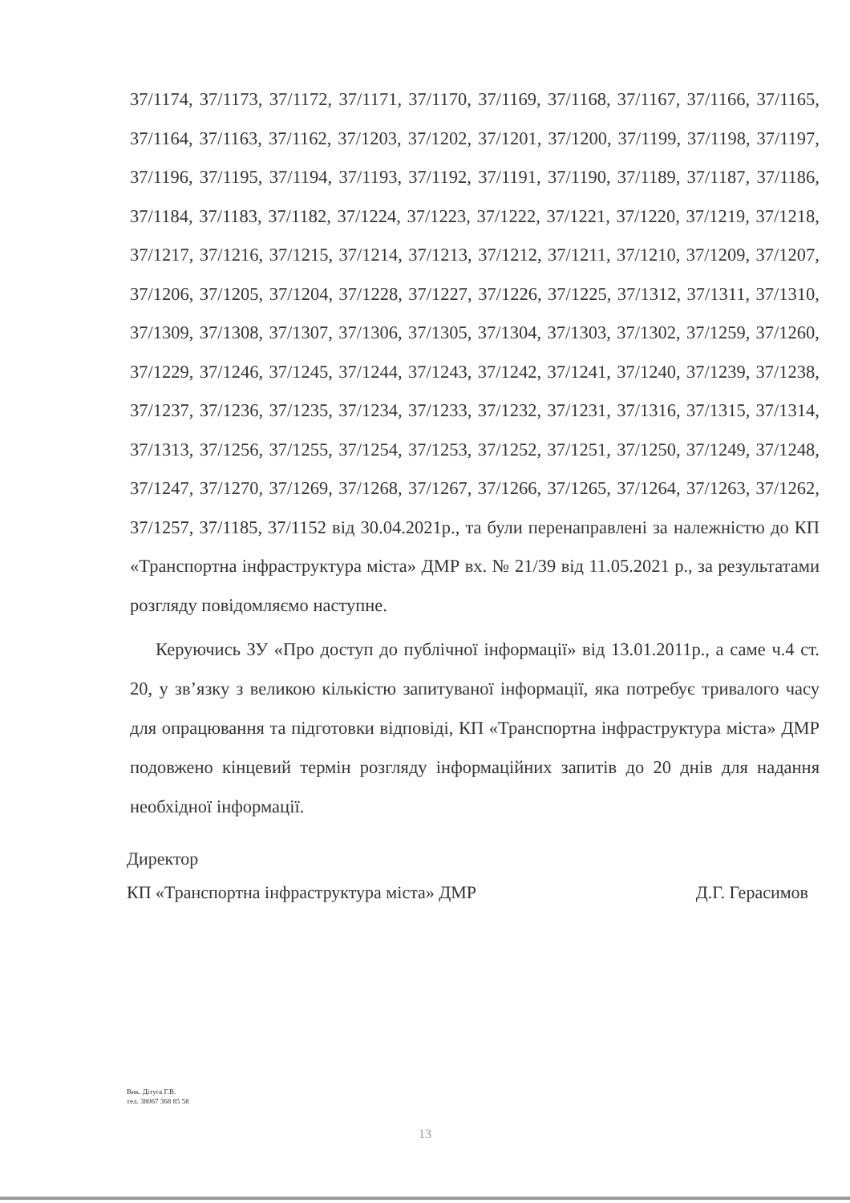37/1174, 37/1173, 37/1172, 37/1171, 37/1170, 37/1169, 37/1168, 37/1167, 37/1166, 37/1165, 37/1164, 37/1163, 37/1162, 37/1203, 37/1202, 37/1201, 37/1200, 37/1199, 37/1198, 37/1197, 37/1196, 37/1195, 37/1194, 37/1193, 37/1192, 37/1191, 37/1190, 37/1189, 37/1187, 37/1186, 37/1184, 37/1183, 37/1182, 37/1224, 37/1223, 37/1222, 37/1221, 37/1220, 37/1219, 37/1218, 37/1217, 37/1216, 37/1215, 37/1214, 37/1213, 37/1212, 37/1211, 37/1210, 37/1209, 37/1207, 37/1206, 37/1205, 37/1204, 37/1228, 37/1227, 37/1226, 37/1225, 37/1312, 37/1311, 37/1310, 37/1309, 37/1308, 37/1307, 37/1306, 37/1305, 37/1304, 37/1303, 37/1302, 37/1259, 37/1260, 37/1229, 37/1246, 37/1245, 37/1244, 37/1243, 37/1242, 37/1241, 37/1240, 37/1239, 37/1238, 37/1237, 37/1236, 37/1235, 37/1234, 37/1233, 37/1232, 37/1231, 37/1316, 37/1315, 37/1314, 37/1313, 37/1256, 37/1255, 37/1254, 37/1253, 37/1252, 37/1251, 37/1250, 37/1249, 37/1248, 37/1247, 37/1270, 37/1269, 37/1268, 37/1267, 37/1266, 37/1265, 37/1264, 37/1263, 37/1262, 37/1257, 37/1185, 37/1152 від 30.04.2021р., та були перенаправлені за належністю до КП «Транспортна інфраструктура міста» ДМР вх. № 21/39 від 11.05.2021 р., за результатами розгляду повідомляємо наступне.
Керуючись ЗУ «Про доступ до публічної інформації» від 13.01.2011р., а саме ч.4 ст. 20, у зв’язку з великою кількістю запитуваної інформації, яка потребує тривалого часу для опрацювання та підготовки відповіді, КП «Транспортна інфраструктура міста» ДМР подовжено кінцевий термін розгляду інформаційних запитів до 20 днів для надання необхідної інформації.
Директор
КП «Транспортна інфраструктура міста» ДМР Д.Г. Герасимов
Вик. Дітуга Г.В.
тел. 38067 368 85 58
13